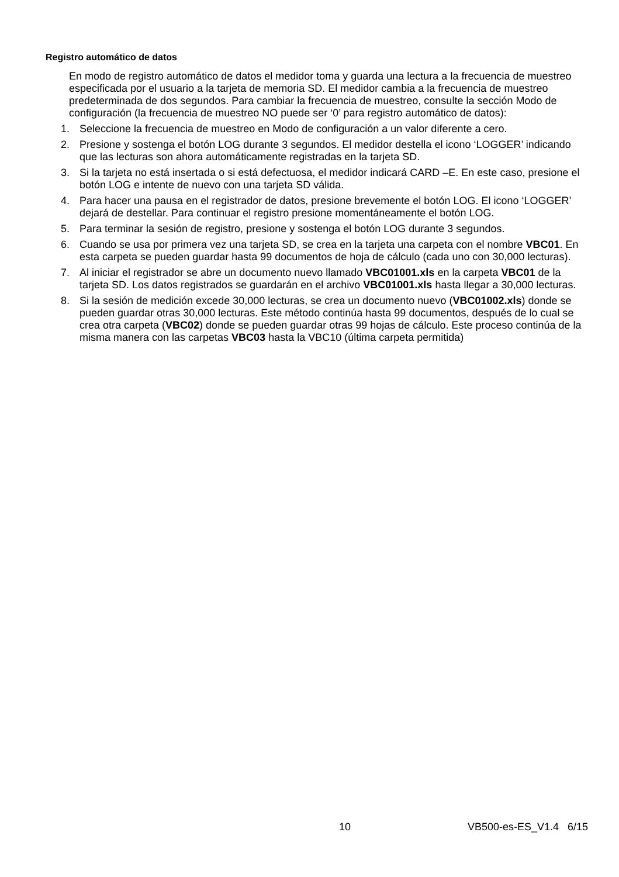Registro automático de datos
En modo de registro automático de datos el medidor toma y guarda una lectura a la frecuencia de muestreo especificada por el usuario a la tarjeta de memoria SD. El medidor cambia a la frecuencia de muestreo predeterminada de dos segundos. Para cambiar la frecuencia de muestreo, consulte la sección Modo de configuración (la frecuencia de muestreo NO puede ser ‘0’ para registro automático de datos):
1. Seleccione la frecuencia de muestreo en Modo de configuración a un valor diferente a cero.
2. Presione y sostenga el botón LOG durante 3 segundos. El medidor destella el icono ‘LOGGER’ indicando que las lecturas son ahora automáticamente registradas en la tarjeta SD.
3. Si la tarjeta no está insertada o si está defectuosa, el medidor indicará CARD –E. En este caso, presione el botón LOG e intente de nuevo con una tarjeta SD válida.
4. Para hacer una pausa en el registrador de datos, presione brevemente el botón LOG. El icono ‘LOGGER’ dejará de destellar. Para continuar el registro presione momentáneamente el botón LOG.
5. Para terminar la sesión de registro, presione y sostenga el botón LOG durante 3 segundos.
6. Cuando se usa por primera vez una tarjeta SD, se crea en la tarjeta una carpeta con el nombre VBC01. En esta carpeta se pueden guardar hasta 99 documentos de hoja de cálculo (cada uno con 30,000 lecturas).
7. Al iniciar el registrador se abre un documento nuevo llamado VBC01001.xls en la carpeta VBC01 de la tarjeta SD. Los datos registrados se guardarán en el archivo VBC01001.xls hasta llegar a 30,000 lecturas.
8. Si la sesión de medición excede 30,000 lecturas, se crea un documento nuevo (VBC01002.xls) donde se pueden guardar otras 30,000 lecturas. Este método continúa hasta 99 documentos, después de lo cual se crea otra carpeta (VBC02) donde se pueden guardar otras 99 hojas de cálculo. Este proceso continúa de la misma manera con las carpetas VBC03 hasta la VBC10 (última carpeta permitida)
10 VB500-es-ES_V1.4 6/15